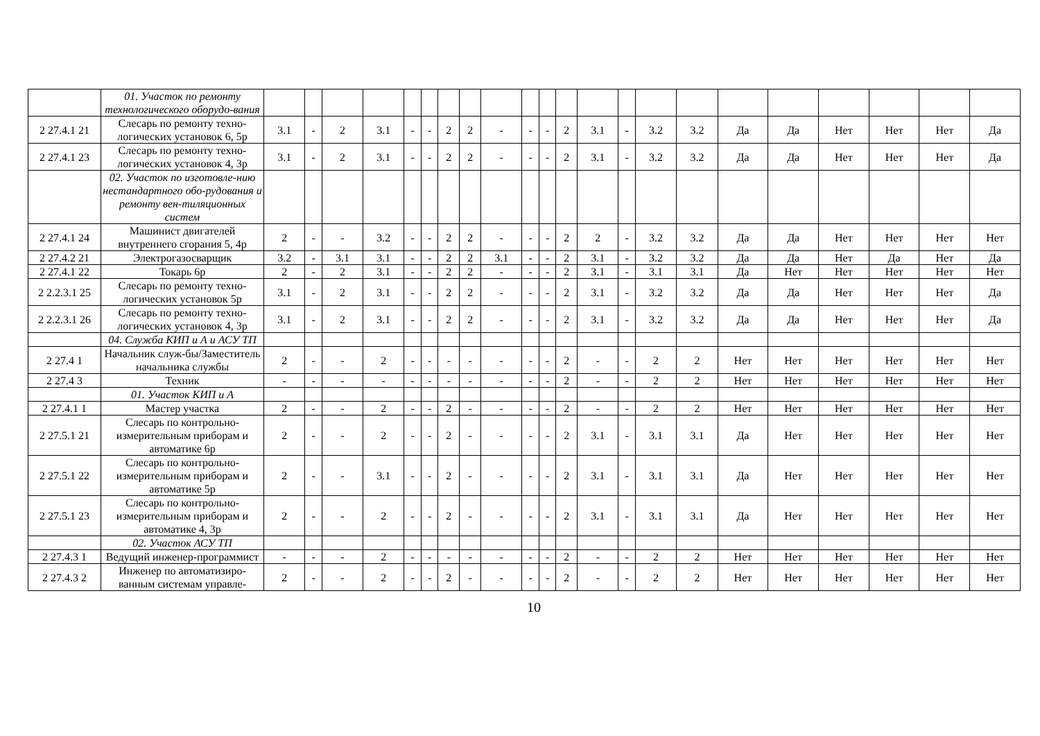| | 01. Участок по ремонту технологического оборудо-вания | | | | | | | | | | | | | | | | | | | | | | |
| 2 27.4.1 21 | Слесарь по ремонту техно-логических установок 6, 5р | 3.1 | - | 2 | 3.1 | - | - | 2 | 2 | - | - | - | 2 | 3.1 | - | 3.2 | 3.2 | Да | Да | Нет | Нет | Нет | Да |
| 2 27.4.1 23 | Слесарь по ремонту техно-логических установок 4, 3р | 3.1 | - | 2 | 3.1 | - | - | 2 | 2 | - | - | - | 2 | 3.1 | - | 3.2 | 3.2 | Да | Да | Нет | Нет | Нет | Да |
| | 02. Участок по изготовле-нию нестандартного обо-рудования и ремонту вен-тиляционных систем | | | | | | | | | | | | | | | | | | | | | | |
| 2 27.4.1 24 | Машинист двигателей внутреннего сгорания 5, 4р | 2 | - | - | 3.2 | - | - | 2 | 2 | - | - | - | 2 | 2 | - | 3.2 | 3.2 | Да | Да | Нет | Нет | Нет | Нет |
| 2 27.4.2 21 | Электрогазосварщик | 3.2 | - | 3.1 | 3.1 | - | - | 2 | 2 | 3.1 | - | - | 2 | 3.1 | - | 3.2 | 3.2 | Да | Да | Нет | Да | Нет | Да |
| 2 27.4.1 22 | Токарь 6р | 2 | - | 2 | 3.1 | - | - | 2 | 2 | - | - | - | 2 | 3.1 | - | 3.1 | 3.1 | Да | Нет | Нет | Нет | Нет | Нет |
| 2 2.2.3.1 25 | Слесарь по ремонту техно-логических установок 5р | 3.1 | - | 2 | 3.1 | - | - | 2 | 2 | - | - | - | 2 | 3.1 | - | 3.2 | 3.2 | Да | Да | Нет | Нет | Нет | Да |
| 2 2.2.3.1 26 | Слесарь по ремонту техно-логических установок 4, 3р | 3.1 | - | 2 | 3.1 | - | - | 2 | 2 | - | - | - | 2 | 3.1 | - | 3.2 | 3.2 | Да | Да | Нет | Нет | Нет | Да |
| | 04. Служба КИП и А и АСУ ТП | | | | | | | | | | | | | | | | | | | | | | |
| 2 27.4 1 | Начальник служ-бы/Заместитель начальника службы | 2 | - | - | 2 | - | - | - | - | - | - | - | 2 | - | - | 2 | 2 | Нет | Нет | Нет | Нет | Нет | Нет |
| 2 27.4 3 | Техник | - | - | - | - | - | - | - | - | - | - | - | 2 | - | - | 2 | 2 | Нет | Нет | Нет | Нет | Нет | Нет |
| | 01. Участок КИП и А | | | | | | | | | | | | | | | | | | | | | | |
| 2 27.4.1 1 | Мастер участка | 2 | - | - | 2 | - | - | 2 | - | - | - | - | 2 | - | - | 2 | 2 | Нет | Нет | Нет | Нет | Нет | Нет |
| 2 27.5.1 21 | Слесарь по контрольно-измерительным приборам и автоматике 6р | 2 | - | - | 2 | - | - | 2 | - | - | - | - | 2 | 3.1 | - | 3.1 | 3.1 | Да | Нет | Нет | Нет | Нет | Нет |
| 2 27.5.1 22 | Слесарь по контрольно-измерительным приборам и автоматике 5р | 2 | - | - | 3.1 | - | - | 2 | - | - | - | - | 2 | 3.1 | - | 3.1 | 3.1 | Да | Нет | Нет | Нет | Нет | Нет |
| 2 27.5.1 23 | Слесарь по контрольно-измерительным приборам и автоматике 4, 3р | 2 | - | - | 2 | - | - | 2 | - | - | - | - | 2 | 3.1 | - | 3.1 | 3.1 | Да | Нет | Нет | Нет | Нет | Нет |
| | 02. Участок АСУ ТП | | | | | | | | | | | | | | | | | | | | | | |
| 2 27.4.3 1 | Ведущий инженер-программист | - | - | - | 2 | - | - | - | - | - | - | - | 2 | - | - | 2 | 2 | Нет | Нет | Нет | Нет | Нет | Нет |
| 2 27.4.3 2 | Инженер по автоматизиро-ванным системам управле- | 2 | - | - | 2 | - | - | 2 | - | - | - | - | 2 | - | - | 2 | 2 | Нет | Нет | Нет | Нет | Нет | Нет |
10